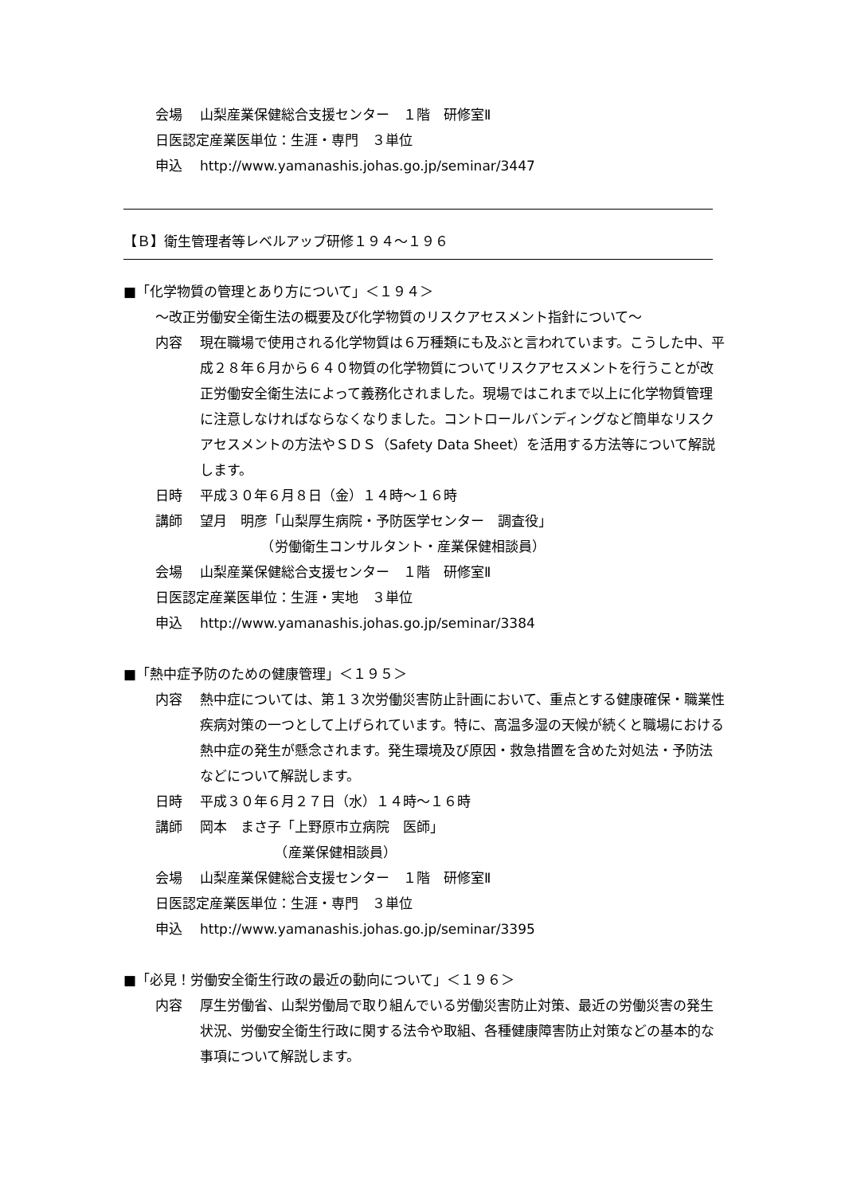会場 山梨産業保健総合支援センター　１階　研修室Ⅱ
日医認定産業医単位：生涯・専門　３単位
申込 http://www.yamanashis.johas.go.jp/seminar/3447
【Ｂ】衛生管理者等レベルアップ研修１９４～１９６
■「化学物質の管理とあり方について」＜１９４＞
～改正労働安全衛生法の概要及び化学物質のリスクアセスメント指針について～
内容 現在職場で使用される化学物質は６万種類にも及ぶと言われています。こうした中、平成２８年６月から６４０物質の化学物質についてリスクアセスメントを行うことが改正労働安全衛生法によって義務化されました。現場ではこれまで以上に化学物質管理に注意しなければならなくなりました。コントロールバンディングなど簡単なリスクアセスメントの方法やＳＤＳ（Safety Data Sheet）を活用する方法等について解説します。
日時 平成３０年６月８日（金）１４時～１６時
講師 望月　明彦「山梨厚生病院・予防医学センター　調査役」
　　　　　（労働衛生コンサルタント・産業保健相談員）
会場 山梨産業保健総合支援センター　１階　研修室Ⅱ
日医認定産業医単位：生涯・実地　３単位
申込 http://www.yamanashis.johas.go.jp/seminar/3384
■「熱中症予防のための健康管理」＜１９５＞
内容 熱中症については、第１３次労働災害防止計画において、重点とする健康確保・職業性疾病対策の一つとして上げられています。特に、高温多湿の天候が続くと職場における熱中症の発生が懸念されます。発生環境及び原因・救急措置を含めた対処法・予防法などについて解説します。
日時 平成３０年６月２７日（水）１４時～１６時
講師 岡本　まさ子「上野原市立病院　医師」
　　　　　　（産業保健相談員）
会場 山梨産業保健総合支援センター　１階　研修室Ⅱ
日医認定産業医単位：生涯・専門　３単位
申込 http://www.yamanashis.johas.go.jp/seminar/3395
■「必見！労働安全衛生行政の最近の動向について」＜１９６＞
内容 厚生労働省、山梨労働局で取り組んでいる労働災害防止対策、最近の労働災害の発生状況、労働安全衛生行政に関する法令や取組、各種健康障害防止対策などの基本的な事項について解説します。